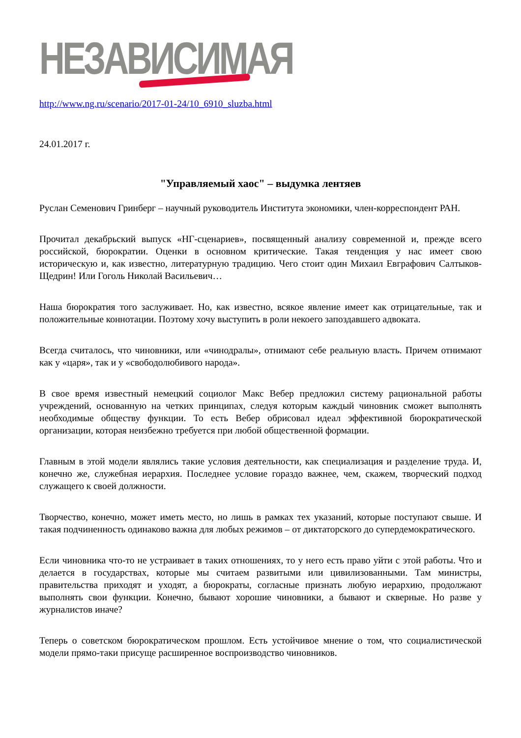НЕЗАВИСИМАЯ
http://www.ng.ru/scenario/2017-01-24/10_6910_sluzba.html
24.01.2017 г.
"Управляемый хаос" – выдумка лентяев
Руслан Семенович Гринберг – научный руководитель Института экономики, член-корреспондент РАН.
Прочитал декабрьский выпуск «НГ-сценариев», посвященный анализу современной и, прежде всего российской, бюрократии. Оценки в основном критические. Такая тенденция у нас имеет свою историческую и, как известно, литературную традицию. Чего стоит один Михаил Евграфович Салтыков-Щедрин! Или Гоголь Николай Васильевич…
Наша бюрократия того заслуживает. Но, как известно, всякое явление имеет как отрицательные, так и положительные коннотации. Поэтому хочу выступить в роли некоего запоздавшего адвоката.
Всегда считалось, что чиновники, или «чинодралы», отнимают себе реальную власть. Причем отнимают как у «царя», так и у «свободолюбивого народа».
В свое время известный немецкий социолог Макс Вебер предложил систему рациональной работы учреждений, основанную на четких принципах, следуя которым каждый чиновник сможет выполнять необходимые обществу функции. То есть Вебер обрисовал идеал эффективной бюрократической организации, которая неизбежно требуется при любой общественной формации.
Главным в этой модели являлись такие условия деятельности, как специализация и разделение труда. И, конечно же, служебная иерархия. Последнее условие гораздо важнее, чем, скажем, творческий подход служащего к своей должности.
Творчество, конечно, может иметь место, но лишь в рамках тех указаний, которые поступают свыше. И такая подчиненность одинаково важна для любых режимов – от диктаторского до супердемократического.
Если чиновника что-то не устраивает в таких отношениях, то у него есть право уйти с этой работы. Что и делается в государствах, которые мы считаем развитыми или цивилизованными. Там министры, правительства приходят и уходят, а бюрократы, согласные признать любую иерархию, продолжают выполнять свои функции. Конечно, бывают хорошие чиновники, а бывают и скверные. Но разве у журналистов иначе?
Теперь о советском бюрократическом прошлом. Есть устойчивое мнение о том, что социалистической модели прямо-таки присуще расширенное воспроизводство чиновников.